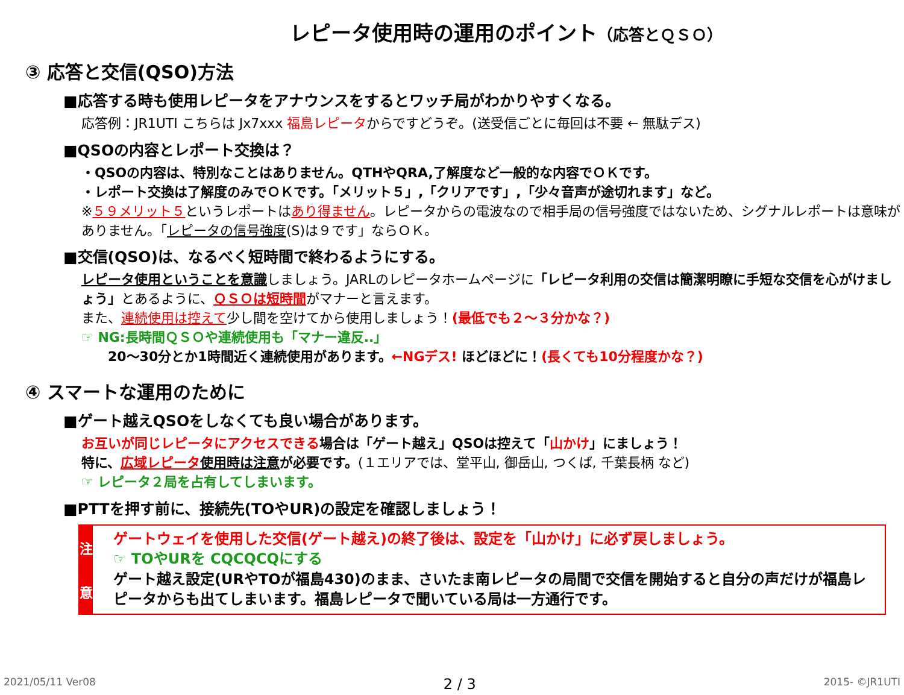レピータ使用時の運用のポイント（応答とＱＳＯ）
③ 応答と交信(QSO)方法
■応答する時も使用レピータをアナウンスをするとワッチ局がわかりやすくなる。
応答例：JR1UTI こちらは Jx7xxx 福島レピータからですどうぞ。(送受信ごとに毎回は不要 ← 無駄デス)
■QSOの内容とレポート交換は？
・QSOの内容は、特別なことはありません。QTHやQRA,了解度など一般的な内容でＯＫです。
・レポート交換は了解度のみでＯＫです。「メリット５」,「クリアです」,「少々音声が途切れます」など。
※５９メリット５というレポートはあり得ません。レピータからの電波なので相手局の信号強度ではないため、シグナルレポートは意味がありません。「レピータの信号強度(S)は９です」ならＯＫ。
■交信(QSO)は、なるべく短時間で終わるようにする。
レピータ使用ということを意識しましょう。JARLのレピータホームページに「レピータ利用の交信は簡潔明瞭に手短な交信を心がけましょう」とあるように、ＱＳＯは短時間がマナーと言えます。
また、連続使用は控えて少し間を空けてから使用しましょう！(最低でも２～３分かな？)
☞ NG:長時間ＱＳＯや連続使用も「マナー違反..」
　　20～30分とか1時間近く連続使用があります。←NGデス! ほどほどに！(長くても10分程度かな？)
④ スマートな運用のために
■ゲート越えQSOをしなくても良い場合があります。
お互いが同じレピータにアクセスできる場合は「ゲート越え」QSOは控えて「山かけ」にましょう！
特に、広域レピータ 使用時は注意が必要です。(１エリアでは、堂平山, 御岳山, つくば, 千葉長柄 など)
☞ レピータ２局を占有してしまいます。
■PTTを押す前に、接続先(TOやUR)の設定を確認しましょう！
注
意
ゲートウェイを使用した交信(ゲート越え)の終了後は、設定を「山かけ」に必ず戻しましょう。
☞ TOやURを CQCQCQにする
ゲート越え設定(URやTOが福島430)のまま、さいたま南レピータの局間で交信を開始すると自分の声だけが福島レピータからも出てしまいます。福島レピータで聞いている局は一方通行です。
2021/05/11 Ver08 2 / 3 2015- ©JR1UTI